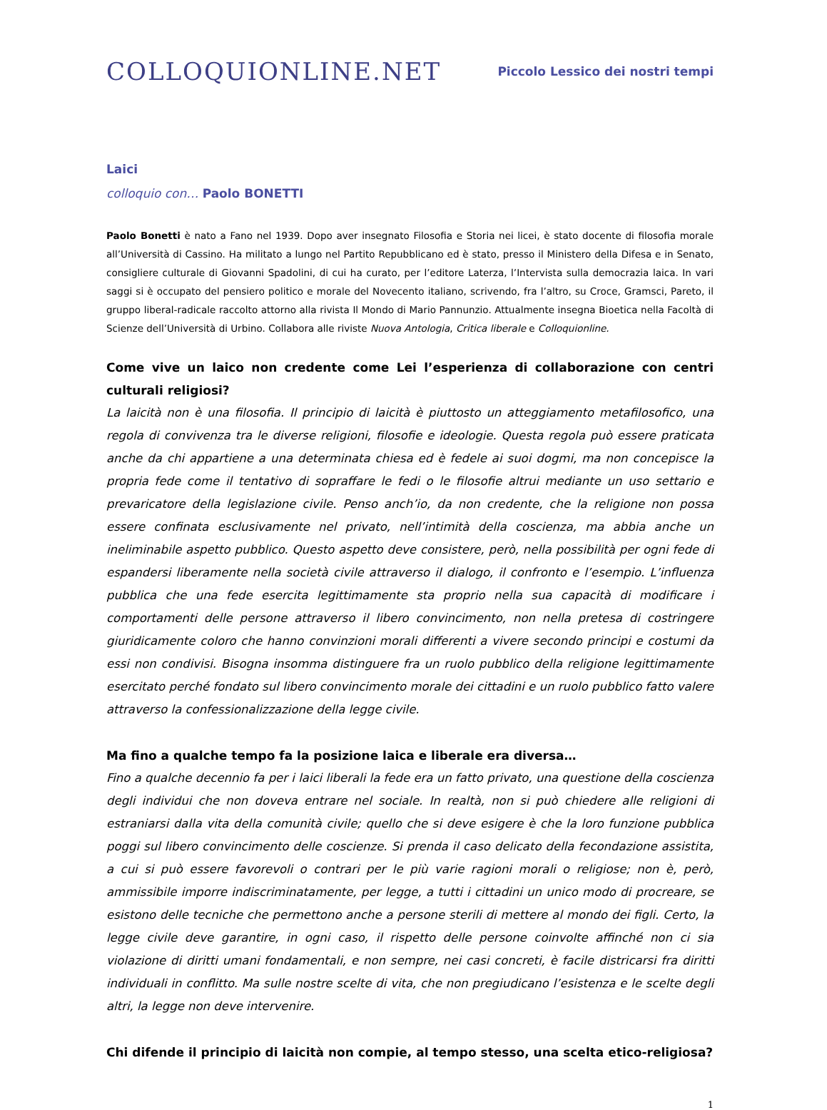COLLOQUIONLINE.NET
Piccolo Lessico dei nostri tempi
Laici
colloquio con… Paolo BONETTI
Paolo Bonetti è nato a Fano nel 1939. Dopo aver insegnato Filosofia e Storia nei licei, è stato docente di filosofia morale all’Università di Cassino. Ha militato a lungo nel Partito Repubblicano ed è stato, presso il Ministero della Difesa e in Senato, consigliere culturale di Giovanni Spadolini, di cui ha curato, per l’editore Laterza, l’Intervista sulla democrazia laica. In vari saggi si è occupato del pensiero politico e morale del Novecento italiano, scrivendo, fra l’altro, su Croce, Gramsci, Pareto, il gruppo liberal-radicale raccolto attorno alla rivista Il Mondo di Mario Pannunzio. Attualmente insegna Bioetica nella Facoltà di Scienze dell’Università di Urbino. Collabora alle riviste Nuova Antologia, Critica liberale e Colloquionline.
Come vive un laico non credente come Lei l’esperienza di collaborazione con centri culturali religiosi?
La laicità non è una filosofia. Il principio di laicità è piuttosto un atteggiamento metafilosofico, una regola di convivenza tra le diverse religioni, filosofie e ideologie. Questa regola può essere praticata anche da chi appartiene a una determinata chiesa ed è fedele ai suoi dogmi, ma non concepisce la propria fede come il tentativo di sopraffare le fedi o le filosofie altrui mediante un uso settario e prevaricatore della legislazione civile. Penso anch’io, da non credente, che la religione non possa essere confinata esclusivamente nel privato, nell’intimità della coscienza, ma abbia anche un ineliminabile aspetto pubblico. Questo aspetto deve consistere, però, nella possibilità per ogni fede di espandersi liberamente nella società civile attraverso il dialogo, il confronto e l’esempio. L’influenza pubblica che una fede esercita legittimamente sta proprio nella sua capacità di modificare i comportamenti delle persone attraverso il libero convincimento, non nella pretesa di costringere giuridicamente coloro che hanno convinzioni morali differenti a vivere secondo principi e costumi da essi non condivisi. Bisogna insomma distinguere fra un ruolo pubblico della religione legittimamente esercitato perché fondato sul libero convincimento morale dei cittadini e un ruolo pubblico fatto valere attraverso la confessionalizzazione della legge civile.
Ma fino a qualche tempo fa la posizione laica e liberale era diversa…
Fino a qualche decennio fa per i laici liberali la fede era un fatto privato, una questione della coscienza degli individui che non doveva entrare nel sociale. In realtà, non si può chiedere alle religioni di estraniarsi dalla vita della comunità civile; quello che si deve esigere è che la loro funzione pubblica poggi sul libero convincimento delle coscienze. Si prenda il caso delicato della fecondazione assistita, a cui si può essere favorevoli o contrari per le più varie ragioni morali o religiose; non è, però, ammissibile imporre indiscriminatamente, per legge, a tutti i cittadini un unico modo di procreare, se esistono delle tecniche che permettono anche a persone sterili di mettere al mondo dei figli. Certo, la legge civile deve garantire, in ogni caso, il rispetto delle persone coinvolte affinché non ci sia violazione di diritti umani fondamentali, e non sempre, nei casi concreti, è facile districarsi fra diritti individuali in conflitto. Ma sulle nostre scelte di vita, che non pregiudicano l’esistenza e le scelte degli altri, la legge non deve intervenire.
Chi difende il principio di laicità non compie, al tempo stesso, una scelta etico-religiosa?
1